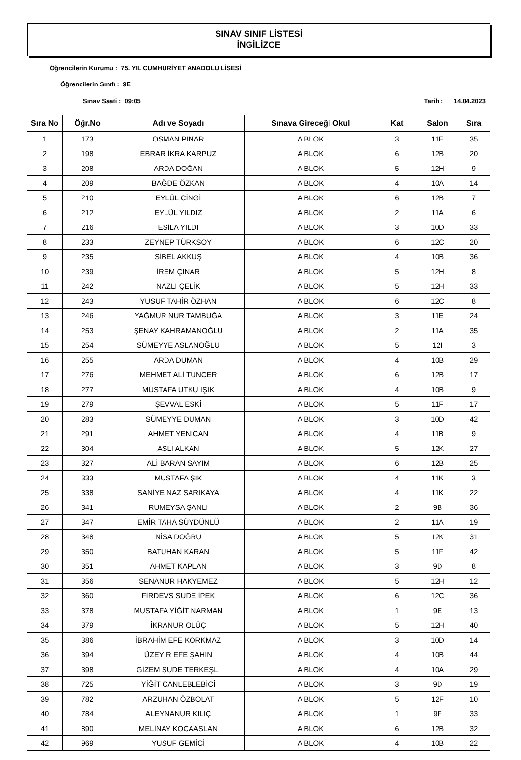SINAV SINIF LİSTESİ
İNGİLİZCE
Öğrencilerin Kurumu : 75. YIL CUMHURİYET ANADOLU LİSESİ
Öğrencilerin Sınıfı : 9E
Sınav Saati : 09:05 Tarih : 14.04.2023
| Sıra No | Öğr.No | Adı ve Soyadı | Sınava Gireceği Okul | Kat | Salon | Sıra |
| --- | --- | --- | --- | --- | --- | --- |
| 1 | 173 | OSMAN PINAR | A BLOK | 3 | 11E | 35 |
| 2 | 198 | EBRAR İKRA KARPUZ | A BLOK | 6 | 12B | 20 |
| 3 | 208 | ARDA DOĞAN | A BLOK | 5 | 12H | 9 |
| 4 | 209 | BAĞDE ÖZKAN | A BLOK | 4 | 10A | 14 |
| 5 | 210 | EYLÜL CİNGİ | A BLOK | 6 | 12B | 7 |
| 6 | 212 | EYLÜL YILDIZ | A BLOK | 2 | 11A | 6 |
| 7 | 216 | ESİLA YILDI | A BLOK | 3 | 10D | 33 |
| 8 | 233 | ZEYNEP TÜRKSOY | A BLOK | 6 | 12C | 20 |
| 9 | 235 | SİBEL AKKUŞ | A BLOK | 4 | 10B | 36 |
| 10 | 239 | İREM ÇINAR | A BLOK | 5 | 12H | 8 |
| 11 | 242 | NAZLI ÇELİK | A BLOK | 5 | 12H | 33 |
| 12 | 243 | YUSUF TAHİR ÖZHAN | A BLOK | 6 | 12C | 8 |
| 13 | 246 | YAĞMUR NUR TAMBUĞA | A BLOK | 3 | 11E | 24 |
| 14 | 253 | ŞENAY KAHRAMANOĞLU | A BLOK | 2 | 11A | 35 |
| 15 | 254 | SÜMEYYE ASLANOĞLU | A BLOK | 5 | 12I | 3 |
| 16 | 255 | ARDA DUMAN | A BLOK | 4 | 10B | 29 |
| 17 | 276 | MEHMET ALİ TUNCER | A BLOK | 6 | 12B | 17 |
| 18 | 277 | MUSTAFA UTKU IŞIK | A BLOK | 4 | 10B | 9 |
| 19 | 279 | ŞEVVAL ESKİ | A BLOK | 5 | 11F | 17 |
| 20 | 283 | SÜMEYYE DUMAN | A BLOK | 3 | 10D | 42 |
| 21 | 291 | AHMET YENİCAN | A BLOK | 4 | 11B | 9 |
| 22 | 304 | ASLI ALKAN | A BLOK | 5 | 12K | 27 |
| 23 | 327 | ALİ BARAN SAYIM | A BLOK | 6 | 12B | 25 |
| 24 | 333 | MUSTAFA ŞIK | A BLOK | 4 | 11K | 3 |
| 25 | 338 | SANİYE NAZ SARIKAYA | A BLOK | 4 | 11K | 22 |
| 26 | 341 | RUMEYSA ŞANLI | A BLOK | 2 | 9B | 36 |
| 27 | 347 | EMİR TAHA SÜYDÜNLÜ | A BLOK | 2 | 11A | 19 |
| 28 | 348 | NİSA DOĞRU | A BLOK | 5 | 12K | 31 |
| 29 | 350 | BATUHAN KARAN | A BLOK | 5 | 11F | 42 |
| 30 | 351 | AHMET KAPLAN | A BLOK | 3 | 9D | 8 |
| 31 | 356 | SENANUR HAKYEMEZ | A BLOK | 5 | 12H | 12 |
| 32 | 360 | FİRDEVS SUDE İPEK | A BLOK | 6 | 12C | 36 |
| 33 | 378 | MUSTAFA YİĞİT NARMAN | A BLOK | 1 | 9E | 13 |
| 34 | 379 | İKRANUR OLÜÇ | A BLOK | 5 | 12H | 40 |
| 35 | 386 | İBRAHİM EFE KORKMAZ | A BLOK | 3 | 10D | 14 |
| 36 | 394 | ÜZEYİR EFE ŞAHİN | A BLOK | 4 | 10B | 44 |
| 37 | 398 | GİZEM SUDE TERKEŞLİ | A BLOK | 4 | 10A | 29 |
| 38 | 725 | YİĞİT CANLEBLEBİCİ | A BLOK | 3 | 9D | 19 |
| 39 | 782 | ARZUHAN ÖZBOLAT | A BLOK | 5 | 12F | 10 |
| 40 | 784 | ALEYNANUR KILIÇ | A BLOK | 1 | 9F | 33 |
| 41 | 890 | MELİNAY KOCAASLAN | A BLOK | 6 | 12B | 32 |
| 42 | 969 | YUSUF GEMİCİ | A BLOK | 4 | 10B | 22 |